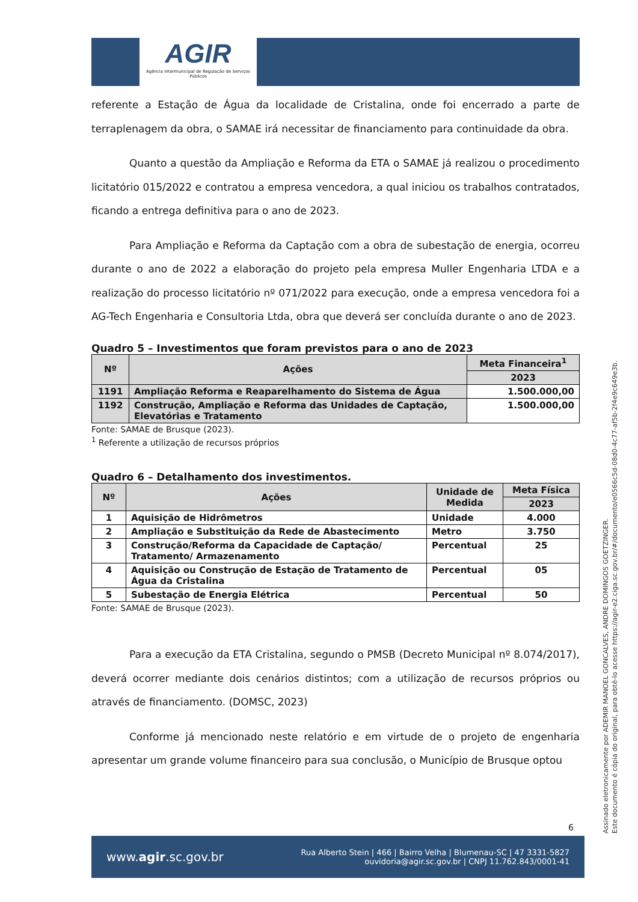AGIR
Agência Intermunicipal de Regulação de Serviços Públicos
referente a Estação de Água da localidade de Cristalina, onde foi encerrado a parte de terraplenagem da obra, o SAMAE irá necessitar de financiamento para continuidade da obra.
Quanto a questão da Ampliação e Reforma da ETA o SAMAE já realizou o procedimento licitatório 015/2022 e contratou a empresa vencedora, a qual iniciou os trabalhos contratados, ficando a entrega definitiva para o ano de 2023.
Para Ampliação e Reforma da Captação com a obra de subestação de energia, ocorreu durante o ano de 2022 a elaboração do projeto pela empresa Muller Engenharia LTDA e a realização do processo licitatório nº 071/2022 para execução, onde a empresa vencedora foi a AG-Tech Engenharia e Consultoria Ltda, obra que deverá ser concluída durante o ano de 2023.
Quadro 5 – Investimentos que foram previstos para o ano de 2023
| Nº | Ações | Meta Financeira<sup>1</sup> |
| --- | --- | --- |
| | | 2023 |
| 1191 | Ampliação Reforma e Reaparelhamento do Sistema de Água | 1.500.000,00 |
| 1192 | Construção, Ampliação e Reforma das Unidades de Captação, Elevatórias e Tratamento | 1.500.000,00 |
Fonte: SAMAE de Brusque (2023).
<sup>1</sup> Referente a utilização de recursos próprios
Quadro 6 – Detalhamento dos investimentos.
| Nº | Ações | Unidade de Medida | Meta Física |
| --- | --- | --- | --- |
| | | | 2023 |
| 1 | Aquisição de Hidrômetros | Unidade | 4.000 |
| 2 | Ampliação e Substituição da Rede de Abastecimento | Metro | 3.750 |
| 3 | Construção/Reforma da Capacidade de Captação/ Tratamento/ Armazenamento | Percentual | 25 |
| 4 | Aquisição ou Construção de Estação de Tratamento de Água da Cristalina | Percentual | 05 |
| 5 | Subestação de Energia Elétrica | Percentual | 50 |
Fonte: SAMAE de Brusque (2023).
Para a execução da ETA Cristalina, segundo o PMSB (Decreto Municipal nº 8.074/2017), deverá ocorrer mediante dois cenários distintos; com a utilização de recursos próprios ou através de financiamento. (DOMSC, 2023)
Conforme já mencionado neste relatório e em virtude de o projeto de engenharia apresentar um grande volume financeiro para sua conclusão, o Município de Brusque optou
6
www.agir.sc.gov.br
Rua Alberto Stein | 466 | Bairro Velha | Blumenau-SC | 47 3331-5827
ouvidoria@agir.sc.gov.br | CNPJ 11.762.843/0001-41
Assinado eletronicamente por ADEMIR MANOEL GONCALVES, ANDRE DOMINGOS GOETZINGER.
Este documento é cópia do original, para obtê-lo acesse https://agir-e2.ciga.sc.gov.br/#/documento/e0566c5d-08d0-4c77-af5b-2f4e9c649e3b.